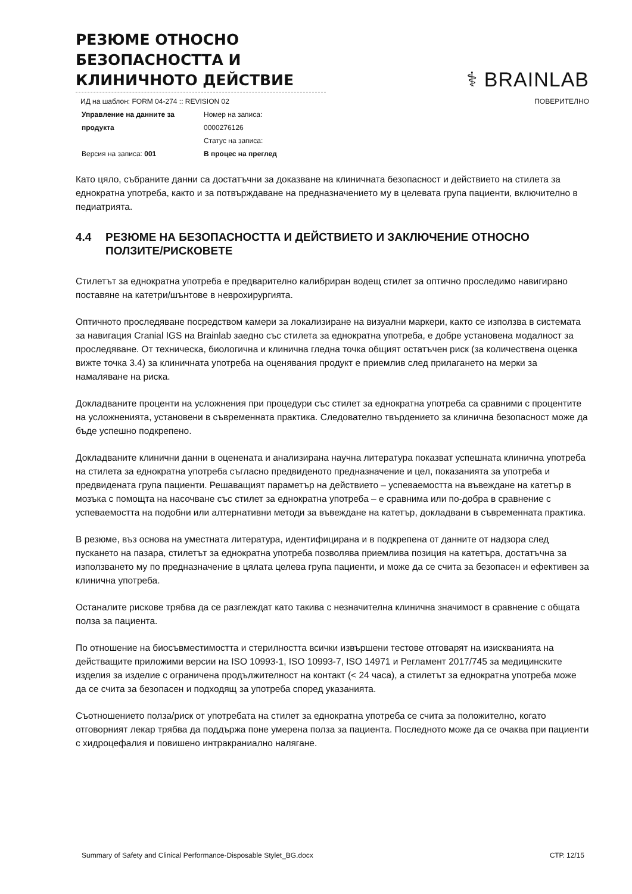РЕЗЮМЕ ОТНОСНО БЕЗОПАСНОСТТА И КЛИНИЧНОТО ДЕЙСТВИЕ
⚕ BRAINLAB
ИД на шаблон: FORM 04-274 :: REVISION 02 ПОВЕРИТЕЛНО
Управление на данните за продукта
Версия на записа: 001
Номер на записа:
0000276126
Статус на записа:
В процес на преглед
Като цяло, събраните данни са достатъчни за доказване на клиничната безопасност и действието на стилета за еднократна употреба, както и за потвърждаване на предназначението му в целевата група пациенти, включително в педиатрията.
4.4 РЕЗЮМЕ НА БЕЗОПАСНОСТТА И ДЕЙСТВИЕТО И ЗАКЛЮЧЕНИЕ ОТНОСНО ПОЛЗИТЕ/РИСКОВЕТЕ
Стилетът за еднократна употреба е предварително калибриран водещ стилет за оптично проследимо навигирано поставяне на катетри/шънтове в неврохирургията.
Оптичното проследяване посредством камери за локализиране на визуални маркери, както се използва в системата за навигация Cranial IGS на Brainlab заедно със стилета за еднократна употреба, е добре установена модалност за проследяване. От техническа, биологична и клинична гледна точка общият остатъчен риск (за количествена оценка вижте точка 3.4) за клиничната употреба на оценявания продукт е приемлив след прилагането на мерки за намаляване на риска.
Докладваните проценти на усложнения при процедури със стилет за еднократна употреба са сравними с процентите на усложненията, установени в съвременната практика. Следователно твърдението за клинична безопасност може да бъде успешно подкрепено.
Докладваните клинични данни в оценената и анализирана научна литература показват успешната клинична употреба на стилета за еднократна употреба съгласно предвиденото предназначение и цел, показанията за употреба и предвидената група пациенти. Решаващият параметър на действието – успеваемостта на въвеждане на катетър в мозъка с помощта на насочване със стилет за еднократна употреба – е сравнима или по-добра в сравнение с успеваемостта на подобни или алтернативни методи за въвеждане на катетър, докладвани в съвременната практика.
В резюме, въз основа на уместната литература, идентифицирана и в подкрепена от данните от надзора след пускането на пазара, стилетът за еднократна употреба позволява приемлива позиция на катетъра, достатъчна за използването му по предназначение в цялата целева група пациенти, и може да се счита за безопасен и ефективен за клинична употреба.
Останалите рискове трябва да се разглеждат като такива с незначителна клинична значимост в сравнение с общата полза за пациента.
По отношение на биосъвместимостта и стерилността всички извършени тестове отговарят на изискванията на действащите приложими версии на ISO 10993-1, ISO 10993-7, ISO 14971 и Регламент 2017/745 за медицинските изделия за изделие с ограничена продължителност на контакт (< 24 часа), а стилетът за еднократна употреба може да се счита за безопасен и подходящ за употреба според указанията.
Съотношението полза/риск от употребата на стилет за еднократна употреба се счита за положително, когато отговорният лекар трябва да поддържа поне умерена полза за пациента. Последното може да се очаква при пациенти с хидроцефалия и повишено интракраниално налягане.
Summary of Safety and Clinical Performance-Disposable Stylet_BG.docx СТР. 12/15